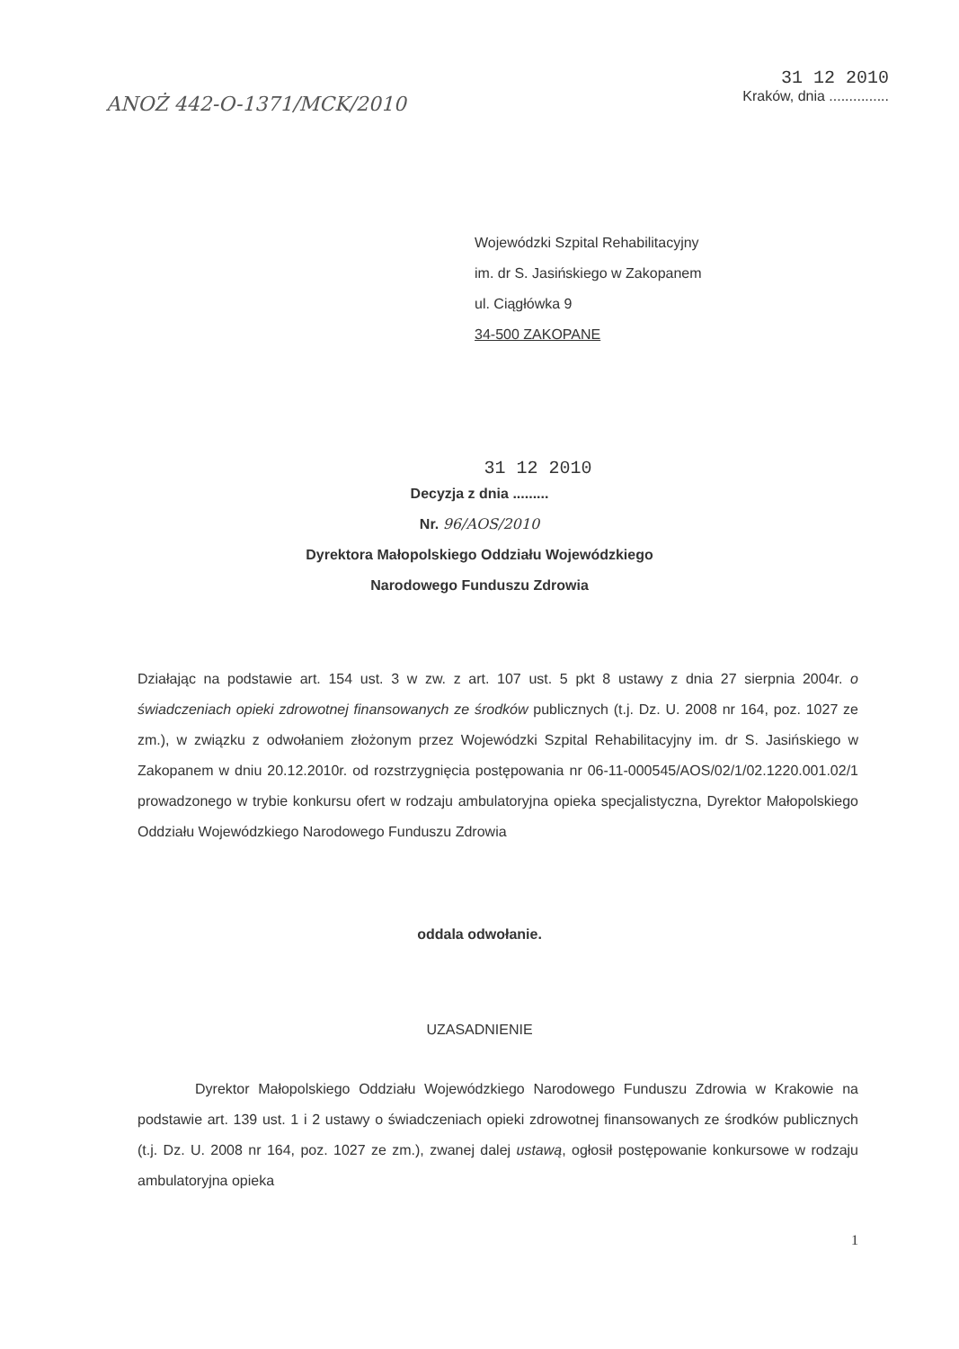ANOŻ 442-O-1371/MCK/2010
31 12 2010
Kraków, dnia ...............
Wojewódzki Szpital Rehabilitacyjny
im. dr S. Jasińskiego w Zakopanem
ul. Ciągłówka 9
34-500 ZAKOPANE
31 12 2010
Decyzja z dnia .........
Nr. 96/AOS/2010
Dyrektora Małopolskiego Oddziału Wojewódzkiego
Narodowego Funduszu Zdrowia
Działając na podstawie art. 154 ust. 3 w zw. z art. 107 ust. 5 pkt 8 ustawy z dnia 27 sierpnia 2004r. o świadczeniach opieki zdrowotnej finansowanych ze środków publicznych (t.j. Dz. U. 2008 nr 164, poz. 1027 ze zm.), w związku z odwołaniem złożonym przez Wojewódzki Szpital Rehabilitacyjny im. dr S. Jasińskiego w Zakopanem w dniu 20.12.2010r. od rozstrzygnięcia postępowania nr 06-11-000545/AOS/02/1/02.1220.001.02/1 prowadzonego w trybie konkursu ofert w rodzaju ambulatoryjna opieka specjalistyczna, Dyrektor Małopolskiego Oddziału Wojewódzkiego Narodowego Funduszu Zdrowia
oddala odwołanie.
UZASADNIENIE
Dyrektor Małopolskiego Oddziału Wojewódzkiego Narodowego Funduszu Zdrowia w Krakowie na podstawie art. 139 ust. 1 i 2 ustawy o świadczeniach opieki zdrowotnej finansowanych ze środków publicznych (t.j. Dz. U. 2008 nr 164, poz. 1027 ze zm.), zwanej dalej ustawą, ogłosił postępowanie konkursowe w rodzaju ambulatoryjna opieka
1